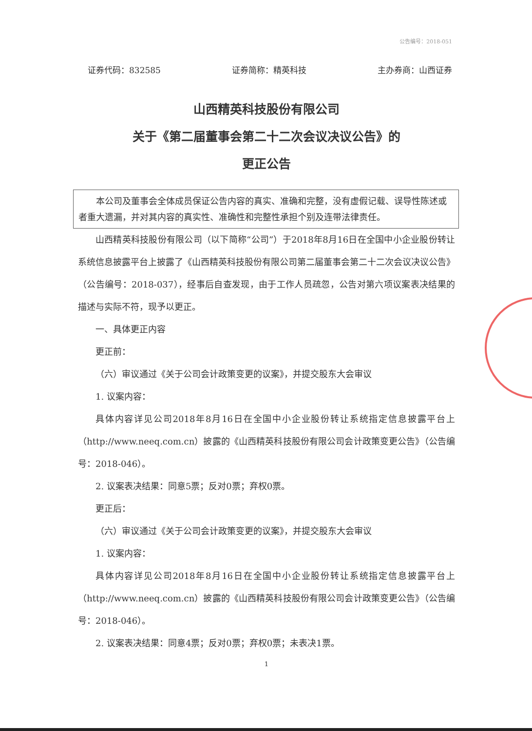公告编号：2018-051
证券代码：832585 证券简称：精英科技 主办券商：山西证券
山西精英科技股份有限公司
关于《第二届董事会第二十二次会议决议公告》的
更正公告
　　本公司及董事会全体成员保证公告内容的真实、准确和完整，没有虚假记载、误导性陈述或者重大遗漏，并对其内容的真实性、准确性和完整性承担个别及连带法律责任。
山西精英科技股份有限公司（以下简称“公司”）于2018年8月16日在全国中小企业股份转让系统信息披露平台上披露了《山西精英科技股份有限公司第二届董事会第二十二次会议决议公告》（公告编号：2018-037），经事后自查发现，由于工作人员疏忽，公告对第六项议案表决结果的描述与实际不符，现予以更正。
一、具体更正内容
更正前：
（六）审议通过《关于公司会计政策变更的议案》，并提交股东大会审议
1. 议案内容：
具体内容详见公司2018年8月16日在全国中小企业股份转让系统指定信息披露平台上（http://www.neeq.com.cn）披露的《山西精英科技股份有限公司会计政策变更公告》（公告编号：2018-046）。
2. 议案表决结果：同意5票；反对0票；弃权0票。
更正后：
（六）审议通过《关于公司会计政策变更的议案》，并提交股东大会审议
1. 议案内容：
具体内容详见公司2018年8月16日在全国中小企业股份转让系统指定信息披露平台上（http://www.neeq.com.cn）披露的《山西精英科技股份有限公司会计政策变更公告》（公告编号：2018-046）。
2. 议案表决结果：同意4票；反对0票；弃权0票；未表决1票。
1